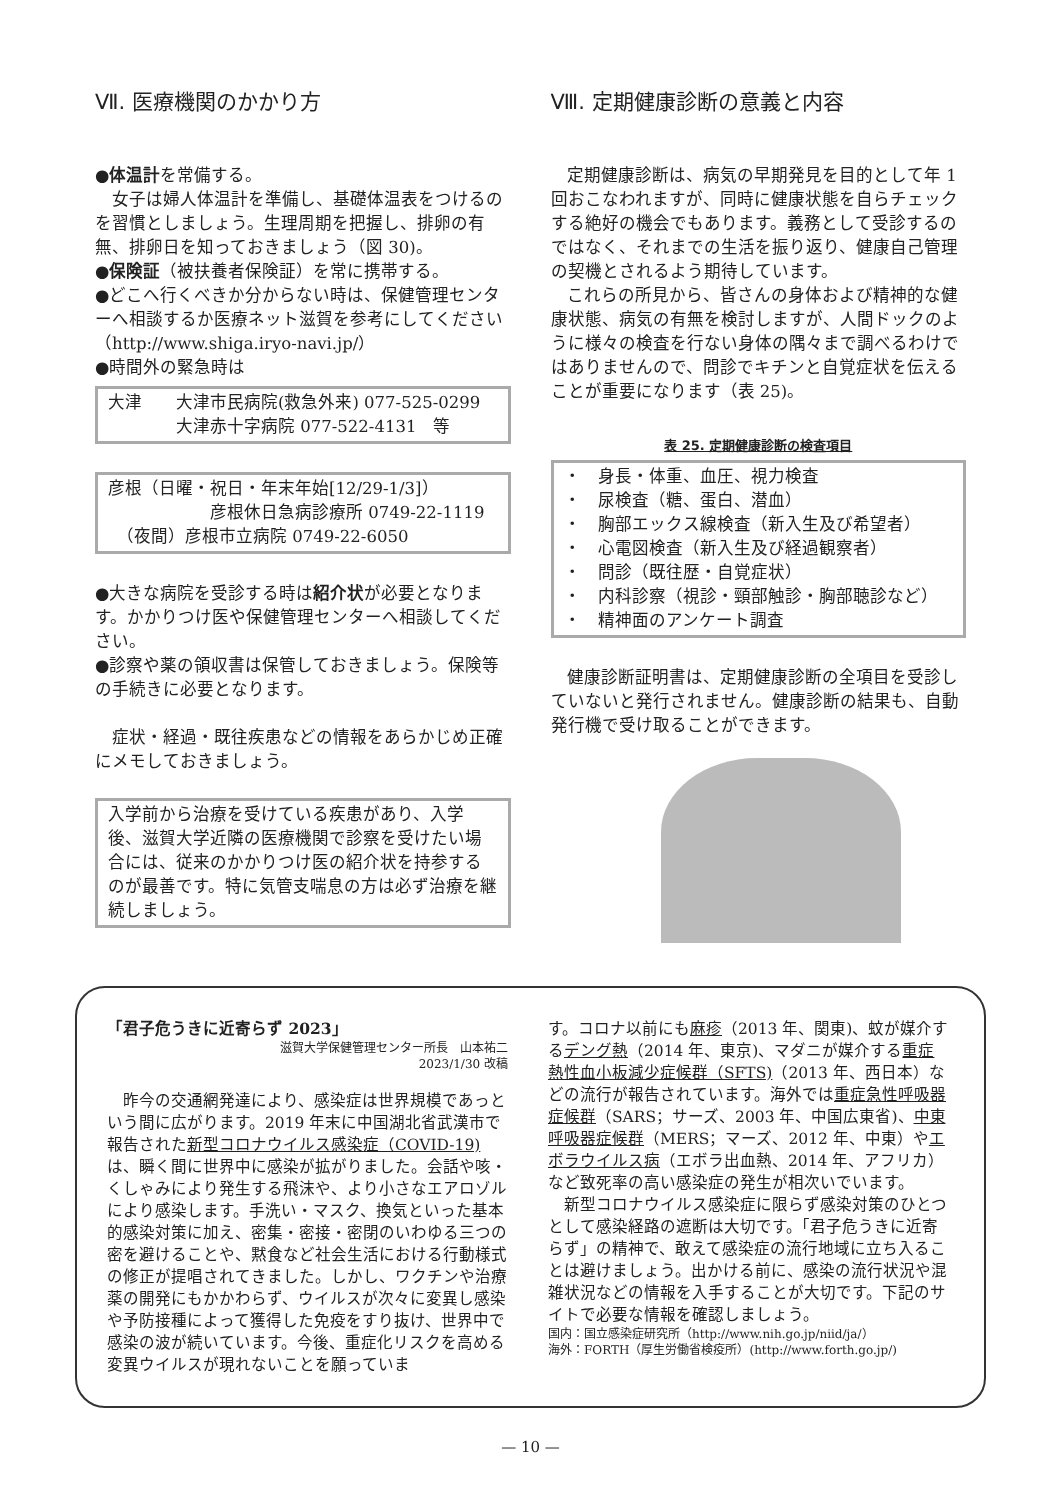Ⅶ. 医療機関のかかり方
●体温計を常備する。
女子は婦人体温計を準備し、基礎体温表をつけるのを習慣としましょう。生理周期を把握し、排卵の有無、排卵日を知っておきましょう（図 30)。
●保険証（被扶養者保険証）を常に携帯する。
●どこへ行くべきか分からない時は、保健管理センターへ相談するか医療ネット滋賀を参考にしてください（http://www.shiga.iryo-navi.jp/）
●時間外の緊急時は
大津　　大津市民病院(救急外来) 077-525-0299
　　　　大津赤十字病院 077-522-4131　等
彦根（日曜・祝日・年末年始[12/29-1/3]）
　　　　　　彦根休日急病診療所 0749-22-1119
　（夜間）彦根市立病院 0749-22-6050
●大きな病院を受診する時は紹介状が必要となります。かかりつけ医や保健管理センターへ相談してください。
●診察や薬の領収書は保管しておきましょう。保険等の手続きに必要となります。
症状・経過・既往疾患などの情報をあらかじめ正確にメモしておきましょう。
入学前から治療を受けている疾患があり、入学後、滋賀大学近隣の医療機関で診察を受けたい場合には、従来のかかりつけ医の紹介状を持参するのが最善です。特に気管支喘息の方は必ず治療を継続しましょう。
Ⅷ. 定期健康診断の意義と内容
定期健康診断は、病気の早期発見を目的として年 1 回おこなわれますが、同時に健康状態を自らチェックする絶好の機会でもあります。義務として受診するのではなく、それまでの生活を振り返り、健康自己管理の契機とされるよう期待しています。
これらの所見から、皆さんの身体および精神的な健康状態、病気の有無を検討しますが、人間ドックのように様々の検査を行ない身体の隅々まで調べるわけではありませんので、問診でキチンと自覚症状を伝えることが重要になります（表 25)。
表 25. 定期健康診断の検査項目
・　身長・体重、血圧、視力検査
・　尿検査（糖、蛋白、潜血）
・　胸部エックス線検査（新入生及び希望者）
・　心電図検査（新入生及び経過観察者）
・　問診（既往歴・自覚症状）
・　内科診察（視診・頸部触診・胸部聴診など）
・　精神面のアンケート調査
健康診断証明書は、定期健康診断の全項目を受診していないと発行されません。健康診断の結果も、自動発行機で受け取ることができます。
「君子危うきに近寄らず 2023」
滋賀大学保健管理センター所長　山本祐二
2023/1/30 改稿
昨今の交通網発達により、感染症は世界規模であっという間に広がります。2019 年末に中国湖北省武漢市で報告された新型コロナウイルス感染症（COVID-19) は、瞬く間に世界中に感染が拡がりました。会話や咳・くしゃみにより発生する飛沫や、より小さなエアロゾルにより感染します。手洗い・マスク、換気といった基本的感染対策に加え、密集・密接・密閉のいわゆる三つの密を避けることや、黙食など社会生活における行動様式の修正が提唱されてきました。しかし、ワクチンや治療薬の開発にもかかわらず、ウイルスが次々に変異し感染や予防接種によって獲得した免疫をすり抜け、世界中で感染の波が続いています。今後、重症化リスクを高める変異ウイルスが現れないことを願っていま
す。コロナ以前にも麻疹（2013 年、関東)、蚊が媒介するデング熱（2014 年、東京)、マダニが媒介する重症熱性血小板減少症候群（SFTS)（2013 年、西日本）などの流行が報告されています。海外では重症急性呼吸器症候群（SARS；サーズ、2003 年、中国広東省)、中東呼吸器症候群（MERS；マーズ、2012 年、中東）やエボラウイルス病（エボラ出血熱、2014 年、アフリカ）など致死率の高い感染症の発生が相次いでいます。
新型コロナウイルス感染症に限らず感染対策のひとつとして感染経路の遮断は大切です。「君子危うきに近寄らず」の精神で、敢えて感染症の流行地域に立ち入ることは避けましょう。出かける前に、感染の流行状況や混雑状況などの情報を入手することが大切です。下記のサイトで必要な情報を確認しましょう。
国内：国立感染症研究所（http://www.nih.go.jp/niid/ja/）
海外：FORTH（厚生労働省検疫所）(http://www.forth.go.jp/)
— 10 —